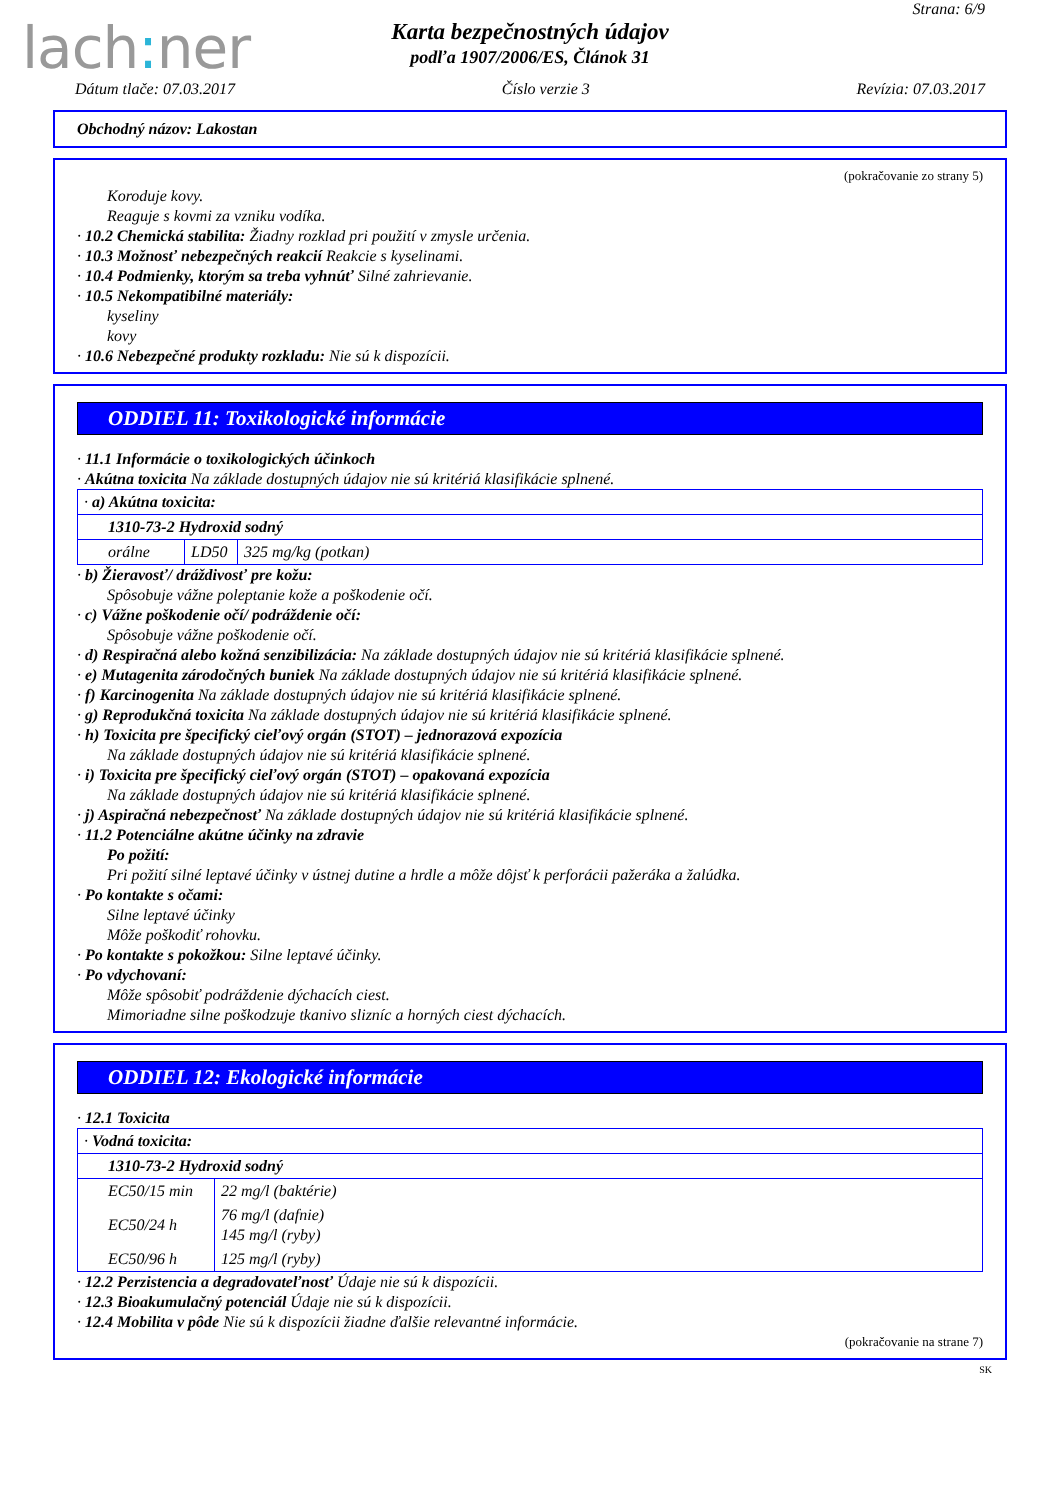lach: ner
Strana: 6/9
Karta bezpečnostných údajov
podľa 1907/2006/ES, Článok 31
Dátum tlače: 07.03.2017 Číslo verzie 3 Revízia: 07.03.2017
Obchodný názov: Lakostan
(pokračovanie zo strany 5)
Koroduje kovy.
Reaguje s kovmi za vzniku vodíka.
· 10.2 Chemická stabilita: Žiadny rozklad pri použití v zmysle určenia.
· 10.3 Možnosť nebezpečných reakcií Reakcie s kyselinami.
· 10.4 Podmienky, ktorým sa treba vyhnúť Silné zahrievanie.
· 10.5 Nekompatibilné materiály:
kyseliny
kovy
· 10.6 Nebezpečné produkty rozkladu: Nie sú k dispozícii.
ODDIEL 11: Toxikologické informácie
· 11.1 Informácie o toxikologických účinkoch
· Akútna toxicita Na základe dostupných údajov nie sú kritériá klasifikácie splnené.
| · a) Akútna toxicita: | | |
| 1310-73-2 Hydroxid sodný | | |
| orálne | LD50 | 325 mg/kg (potkan) |
· b) Žieravosť/ dráždivosť pre kožu:
Spôsobuje vážne poleptanie kože a poškodenie očí.
· c) Vážne poškodenie očí/ podráždenie očí:
Spôsobuje vážne poškodenie očí.
· d) Respiračná alebo kožná senzibilizácia: Na základe dostupných údajov nie sú kritériá klasifikácie splnené.
· e) Mutagenita zárodočných buniek Na základe dostupných údajov nie sú kritériá klasifikácie splnené.
· f) Karcinogenita Na základe dostupných údajov nie sú kritériá klasifikácie splnené.
· g) Reprodukčná toxicita Na základe dostupných údajov nie sú kritériá klasifikácie splnené.
· h) Toxicita pre špecifický cieľový orgán (STOT) – jednorazová expozícia
Na základe dostupných údajov nie sú kritériá klasifikácie splnené.
· i) Toxicita pre špecifický cieľový orgán (STOT) – opakovaná expozícia
Na základe dostupných údajov nie sú kritériá klasifikácie splnené.
· j) Aspiračná nebezpečnosť Na základe dostupných údajov nie sú kritériá klasifikácie splnené.
· 11.2 Potenciálne akútne účinky na zdravie
Po požití:
Pri požití silné leptavé účinky v ústnej dutine a hrdle a môže dôjsť k perforácii pažeráka a žalúdka.
· Po kontakte s očami:
Silne leptavé účinky
Môže poškodiť rohovku.
· Po kontakte s pokožkou: Silne leptavé účinky.
· Po vdychovaní:
Môže spôsobiť podráždenie dýchacích ciest.
Mimoriadne silne poškodzuje tkanivo slizníc a horných ciest dýchacích.
ODDIEL 12: Ekologické informácie
· 12.1 Toxicita
| · Vodná toxicita: | |
| 1310-73-2 Hydroxid sodný | |
| EC50/15 min | 22 mg/l (baktérie) |
| EC50/24 h | 76 mg/l (dafnie) 145 mg/l (ryby) |
| EC50/96 h | 125 mg/l (ryby) |
· 12.2 Perzistencia a degradovateľnosť Údaje nie sú k dispozícii.
· 12.3 Bioakumulačný potenciál Údaje nie sú k dispozícii.
· 12.4 Mobilita v pôde Nie sú k dispozícii žiadne ďalšie relevantné informácie.
(pokračovanie na strane 7)
SK